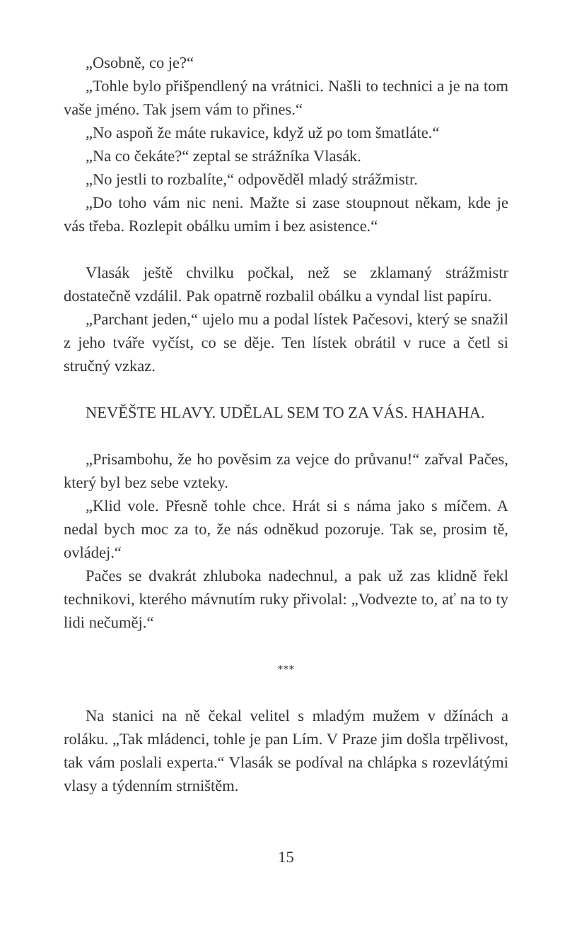„Osobně, co je?“
„Tohle bylo přišpendlený na vrátnici. Našli to technici a je na tom vaše jméno. Tak jsem vám to přines.“
„No aspoň že máte rukavice, když už po tom šmatláte.“
„Na co čekáte?“ zeptal se strážníka Vlasák.
„No jestli to rozbalíte,“ odpověděl mladý strážmistr.
„Do toho vám nic neni. Mažte si zase stoupnout někam, kde je vás třeba. Rozlepit obálku umim i bez asistence.“
Vlasák ještě chvilku počkal, než se zklamaný strážmistr dostatečně vzdálil. Pak opatrně rozbalil obálku a vyndal list papíru.
„Parchant jeden,“ ujelo mu a podal lístek Pačesovi, který se snažil z jeho tváře vyčíst, co se děje. Ten lístek obrátil v ruce a četl si stručný vzkaz.
NEVĚŠTE HLAVY. UDĚLAL SEM TO ZA VÁS. HAHAHA.
„Prisambohu, že ho pověsim za vejce do průvanu!“ zařval Pačes, který byl bez sebe vzteky.
„Klid vole. Přesně tohle chce. Hrát si s náma jako s míčem. A nedal bych moc za to, že nás odněkud pozoruje. Tak se, prosim tě, ovládej.“
Pačes se dvakrát zhluboka nadechnul, a pak už zas klidně řekl technikovi, kterého mávnutím ruky přivolal: „Vodvezte to, ať na to ty lidi nečuměj.“
***
Na stanici na ně čekal velitel s mladým mužem v džínách a roláku. „Tak mládenci, tohle je pan Lím. V Praze jim došla trpělivost, tak vám poslali experta.“ Vlasák se podíval na chlápka s rozevlátými vlasy a týdenním strništěm.
15